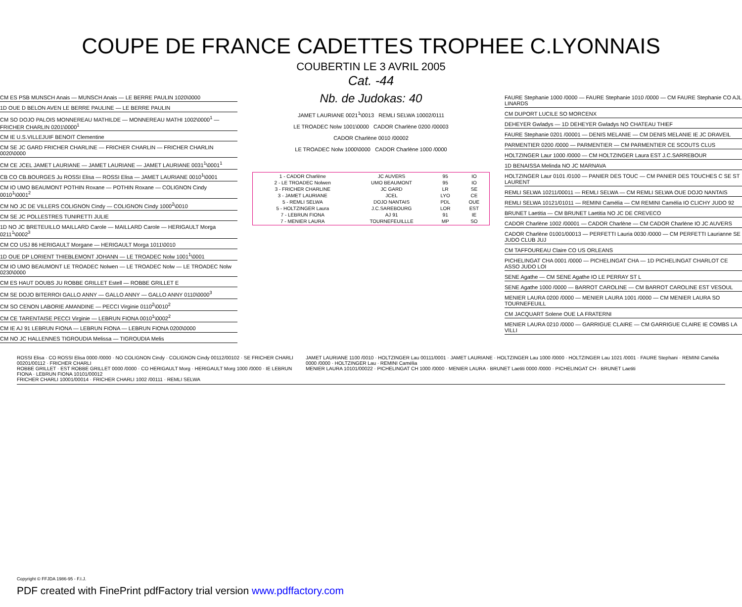COUPE DE FRANCE CADETTES TROPHEE C.LYONNAIS
COUBERTIN LE 3 AVRIL 2005
Cat. -44
CM ES PSB MUNSCH Anais — MUNSCH Anais — LE BERRE PAULIN 1020\0000
1D OUE D BELON AVEN LE BERRE PAULINE — LE BERRE PAULIN
CM SO DOJO PALOIS MONNEREAU MATHILDE — MONNEREAU MATHI 1002\0000<sup>1</sup> — FRICHER CHARLIN 0201\0000<sup>1</sup>
CM IE U.S.VILLEJUIF BENOIT Clementine
CM SE JC GARD FRICHER CHARLINE — FRICHER CHARLIN — FRICHER CHARLIN 0020\0000
CM CE JCEL JAMET LAURIANE — JAMET LAURIANE — JAMET LAURIANE 0031<sup>1</sup>\0001<sup>1</sup>
CB CO CB.BOURGES Ju ROSSI Elisa — ROSSI Elisa — JAMET LAURIANE 0010<sup>1</sup>\0001
CM IO UMO BEAUMONT POTHIN Roxane — POTHIN Roxane — COLIGNON Cindy 0010<sup>1</sup>\0001<sup>2</sup>
CM NO JC DE VILLERS COLIGNON Cindy — COLIGNON Cindy 1000<sup>2</sup>\0010
CM SE JC POLLESTRES TUNIRETTI JULIE
1D NO JC BRETEUILLO MAILLARD Carole — MAILLARD Carole — HERIGAULT Morga 0211<sup>1</sup>\0002<sup>3</sup>
CM CO USJ 86 HERIGAULT Morgane — HERIGAULT Morga 1011\0010
1D OUE DP LORIENT THIEBLEMONT JOHANN — LE TROADEC Nolw 1001<sup>1</sup>\0001
CM IO UMO BEAUMONT LE TROADEC Nolwen — LE TROADEC Nolw — LE TROADEC Nolw 0230\0000
CM ES HAUT DOUBS JU ROBBE GRILLET Estell — ROBBE GRILLET E
CM SE DOJO BITERROI GALLO ANNY — GALLO ANNY — GALLO ANNY 0110\0000<sup>3</sup>
CM SO CENON LABORIE AMANDINE — PECCI Virginie 0110<sup>2</sup>\0010<sup>2</sup>
CM CE TARENTAISE PECCI Virginie — LEBRUN FIONA 0010<sup>1</sup>\0002<sup>2</sup>
CM IE AJ 91 LEBRUN FIONA — LEBRUN FIONA — LEBRUN FIONA 0200\0000
CM NO JC HALLENNES TIGROUDIA Melissa — TIGROUDIA Melis
Nb. de Judokas: 40
JAMET LAURIANE 0021<sup>1</sup>\0013 REMLI SELWA 10002/0111
LE TROADEC Nolw 1001\0000 CADOR Charlène 0200 /00003
CADOR Charlène 0010 /00002
LE TROADEC Nolw 1000\0000 CADOR Charlène 1000 /0000
| 1 - CADOR Charlène | JC AUVERS | 95 | IO |
| 2 - LE TROADEC Nolwen | UMO BEAUMONT | 95 | IO |
| 3 - FRICHER CHARLINE | JC GARD | LR | SE |
| 3 - JAMET LAURIANE | JCEL | LYO | CE |
| 5 - REMLI SELWA | DOJO NANTAIS | PDL | OUE |
| 5 - HOLTZINGER Laura | J.C.SAREBOURG | LOR | EST |
| 7 - LEBRUN FIONA | AJ 91 | 91 | IE |
| 7 - MENIER LAURA | TOURNEFEUILLLE | MP | SO |
FAURE Stephanie 1000 /0000 — FAURE Stephanie 1010 /0000 — CM FAURE Stephanie CO AJL LINARDS
CM DUPORT LUCILE SO MORCENX
DEHEYER Gwladys — 1D DEHEYER Gwladys NO CHATEAU THIEF
FAURE Stephanie 0201 /00001 — DENIS MELANIE — CM DENIS MELANIE IE JC DRAVEIL
PARMENTIER 0200 /0000 — PARMENTIER — CM PARMENTIER CE SCOUTS CLUS
HOLTZINGER Laur 1000 /0000 — CM HOLTZINGER Laura EST J.C.SARREBOUR
1D BENAISSA Melinda NO JC MARNAVA
HOLTZINGER Laur 0101 /0100 — PANIER DES TOUC — CM PANIER DES TOUCHES C SE ST LAURENT
REMLI SELWA 10211/00011 — REMLI SELWA — CM REMLI SELWA OUE DOJO NANTAIS
REMLI SELWA 10121/01011 — REMINI Camélia — CM REMINI Camélia IO CLICHY JUDO 92
BRUNET Laetitia — CM BRUNET Laetitia NO JC DE CREVECO
CADOR Charlène 1002 /00001 — CADOR Charlène — CM CADOR Charlène IO JC AUVERS
CADOR Charlène 01001/00013 — PERFETTI Lauria 0030 /0000 — CM PERFETTI Laurianne SE JUDO CLUB JUJ
CM TAFFOUREAU Claire CO US ORLEANS
PICHELINGAT CHA 0001 /0000 — PICHELINGAT CHA — 1D PICHELINGAT CHARLOT CE ASSO JUDO LOI
SENE Agathe — CM SENE Agathe IO LE PERRAY ST L
SENE Agathe 1000 /0000 — BARROT CAROLINE — CM BARROT CAROLINE EST VESOUL
MENIER LAURA 0200 /0000 — MENIER LAURA 1001 /0000 — CM MENIER LAURA SO TOURNEFEUILL
CM JACQUART Solene OUE LA FRATERNI
MENIER LAURA 0210 /0000 — GARRIGUE CLAIRE — CM GARRIGUE CLAIRE IE COMBS LA VILLI
ROSSI Elisa · CO ROSSI Elisa 0000 /0000 · NO COLIGNON Cindy · COLIGNON Cindy 00112/00102 · SE FRICHER CHARLI 00201/00112 · FRICHER CHARLI
ROBBE GRILLET · EST ROBBE GRILLET 0000 /0000 · CO HERIGAULT Morg · HERIGAULT Morg 1000 /0000 · IE LEBRUN FIONA · LEBRUN FIONA 10101/00012
FRICHER CHARLI 10001/00014 · FRICHER CHARLI 1002 /00111 · REMLI SELWA
JAMET LAURIANE 1100 /0010 · HOLTZINGER Lau 00111/0001 · JAMET LAURIANE · HOLTZINGER Lau 1000 /0000 · HOLTZINGER Lau 1021 /0001 · FAURE Stephani · REMINI Camélia 0000 /0000 · HOLTZINGER Lau · REMINI Camélia
MENIER LAURA 10101/00022 · PICHELINGAT CH 1000 /0000 · MENIER LAURA · BRUNET Laetiti 0000 /0000 · PICHELINGAT CH · BRUNET Laetiti
Copyright © FFJDA 1986-95 - F.I.J.
PDF created with FinePrint pdfFactory trial version www.pdffactory.com